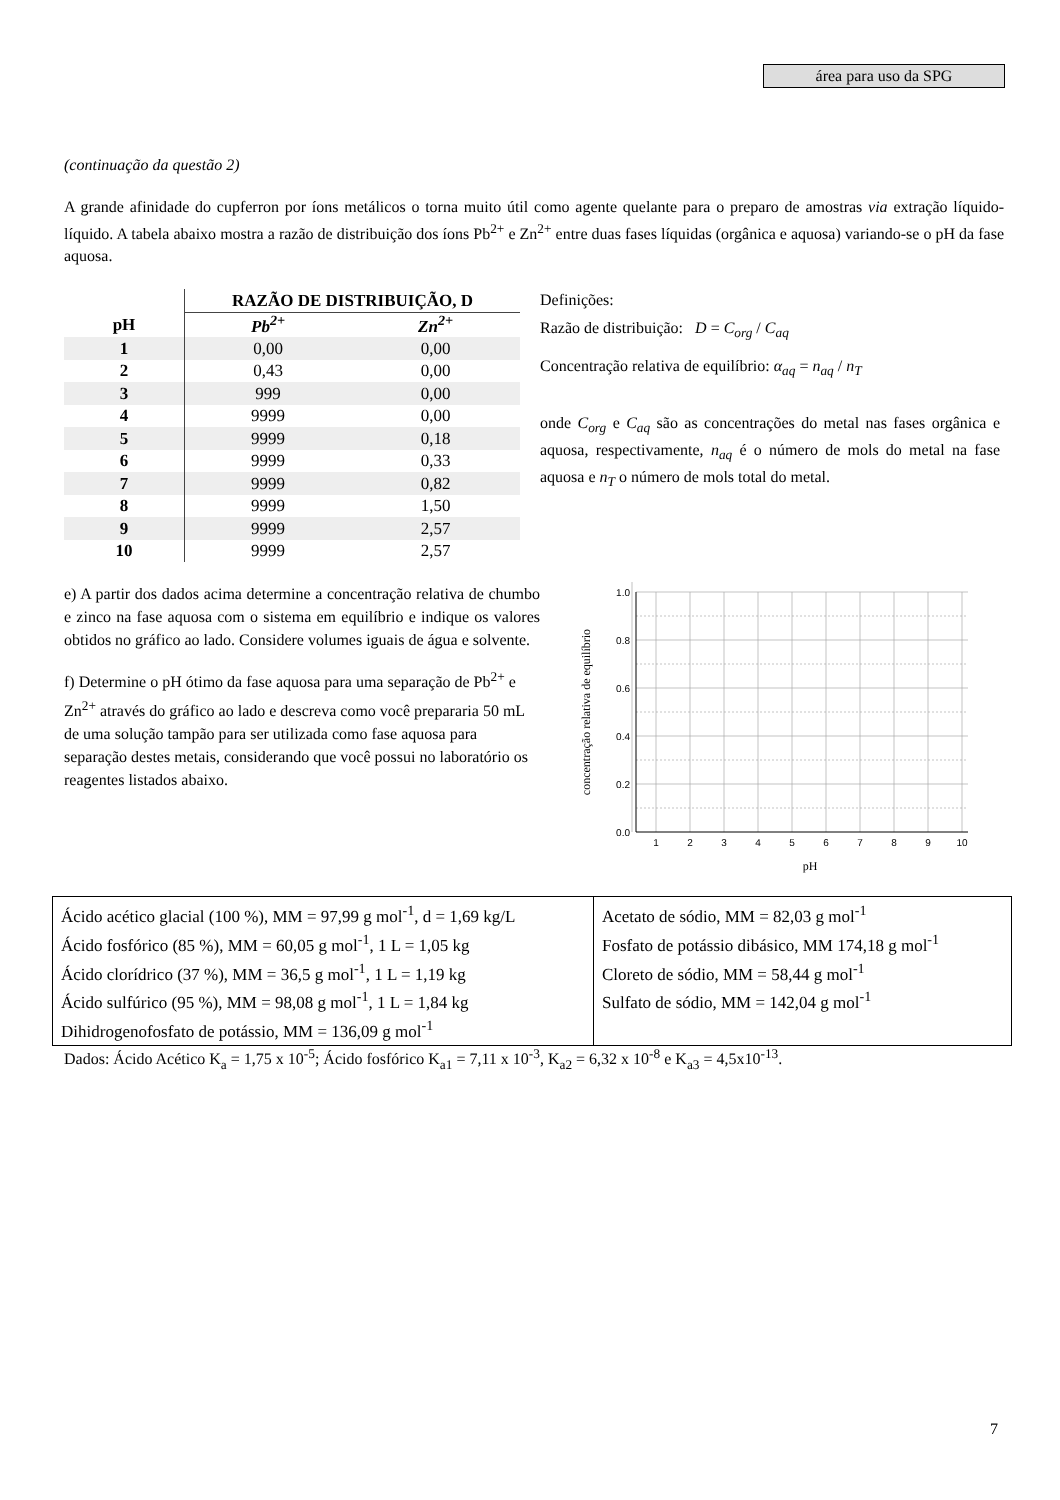área para uso da SPG
(continuação da questão 2)
A grande afinidade do cupferron por íons metálicos o torna muito útil como agente quelante para o preparo de amostras via extração líquido-líquido. A tabela abaixo mostra a razão de distribuição dos íons Pb<sup>2+</sup> e Zn<sup>2+</sup> entre duas fases líquidas (orgânica e aquosa) variando-se o pH da fase aquosa.
| | RAZÃO DE DISTRIBUIÇÃO, D | |
| --- | --- | --- |
| pH | Pb<sup>2+</sup> | Zn<sup>2+</sup> |
| 1 | 0,00 | 0,00 |
| 2 | 0,43 | 0,00 |
| 3 | 999 | 0,00 |
| 4 | 9999 | 0,00 |
| 5 | 9999 | 0,18 |
| 6 | 9999 | 0,33 |
| 7 | 9999 | 0,82 |
| 8 | 9999 | 1,50 |
| 9 | 9999 | 2,57 |
| 10 | 9999 | 2,57 |
Definições:
Razão de distribuição: D = C<sub>org</sub> / C<sub>aq</sub>
Concentração relativa de equilíbrio: α<sub>aq</sub> = n<sub>aq</sub> / n<sub>T</sub>
onde C<sub>org</sub> e C<sub>aq</sub> são as concentrações do metal nas fases orgânica e aquosa, respectivamente, n<sub>aq</sub> é o número de mols do metal na fase aquosa e n<sub>T</sub> o número de mols total do metal.
e) A partir dos dados acima determine a concentração relativa de chumbo e zinco na fase aquosa com o sistema em equilíbrio e indique os valores obtidos no gráfico ao lado. Considere volumes iguais de água e solvente.
f) Determine o pH ótimo da fase aquosa para uma separação de Pb<sup>2+</sup> e Zn<sup>2+</sup> através do gráfico ao lado e descreva como você prepararia 50 mL de uma solução tampão para ser utilizada como fase aquosa para separação destes metais, considerando que você possui no laboratório os reagentes listados abaixo.
1.0
0.8
0.6
0.4
0.2
0.0
1
2
3
4
5
6
7
8
9
10
pH
concentração relativa de equilíbrio
| Ácido acético glacial (100 %), MM = 97,99 g mol<sup>-1</sup>, d = 1,69 kg/L Ácido fosfórico (85 %), MM = 60,05 g mol<sup>-1</sup>, 1 L = 1,05 kg Ácido clorídrico (37 %), MM = 36,5 g mol<sup>-1</sup>, 1 L = 1,19 kg Ácido sulfúrico (95 %), MM = 98,08 g mol<sup>-1</sup>, 1 L = 1,84 kg Dihidrogenofosfato de potássio, MM = 136,09 g mol<sup>-1</sup> | Acetato de sódio, MM = 82,03 g mol<sup>-1</sup> Fosfato de potássio dibásico, MM 174,18 g mol<sup>-1</sup> Cloreto de sódio, MM = 58,44 g mol<sup>-1</sup> Sulfato de sódio, MM = 142,04 g mol<sup>-1</sup> |
Dados: Ácido Acético K<sub>a</sub> = 1,75 x 10<sup>-5</sup>; Ácido fosfórico K<sub>a1</sub> = 7,11 x 10<sup>-3</sup>, K<sub>a2</sub> = 6,32 x 10<sup>-8</sup> e K<sub>a3</sub> = 4,5x10<sup>-13</sup>.
7